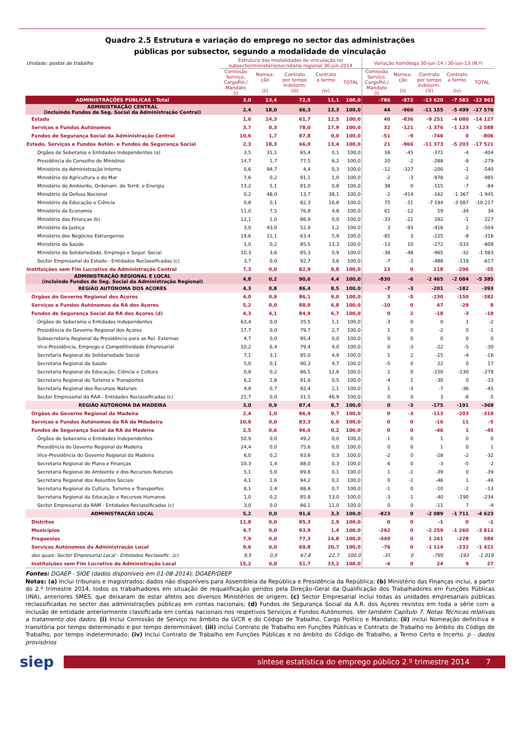Quadro 2.5 Estrutura e variação do emprego no sector das administrações
públicas por subsector, segundo a modalidade de vinculação
| Unidade: postos de trabalho | Estrutura das modalidades de vinculação no subsector/ministério/secretaria regional 30-jun-2014 | | | | | Variação homóloga 30-jun-14 / 30-jun-13 (N.º) | | | | |
| | Comissão Serviço, CargoPol./ Mandato (i) | Nomea- ção (ii) | Contrato por tempo indeterm. (iii) | Contrato a termo (iv) | TOTAL | Comissão Serviço, CargoPol./ Mandato (i) | Nomea- ção (ii) | Contrato por tempo indeterm. (iii) | Contrato a termo (iv) | TOTAL |
| ADMINISTRAÇÕES PÚBLICAS - Total | 3,0 | 13,4 | 72,5 | 11,1 | 100,0 | -786 | -972 | -13 620 | -7 583 | -22 961 |
| ADMINISTRAÇÃO CENTRAL (incluindo Fundos de Seg. Social da Administração Central) | 2,4 | 18,0 | 66,3 | 13,3 | 100,0 | 44 | -966 | -11 155 | -5 499 | -17 576 |
| Estado | 1,6 | 24,3 | 61,7 | 12,5 | 100,0 | 40 | -836 | -9 251 | -4 080 | -14 127 |
| Serviços e Fundos Autónomos | 3,7 | 0,3 | 78,0 | 17,9 | 100,0 | 32 | -121 | -1 376 | -1 123 | -2 588 |
| Fundos de Segurança Social da Administração Central | 10,6 | 1,7 | 87,8 | 0,0 | 100,0 | -51 | -9 | -746 | 0 | -806 |
| Estado, Serviços e Fundos Autón. e Fundos de Segurança Social | 2,3 | 18,3 | 66,0 | 13,4 | 100,0 | 21 | -966 | -11 373 | -5 203 | -17 521 |
| Órgãos de Soberania e Entidades Independentes (a) | 3,5 | 31,1 | 65,4 | 0,1 | 100,0 | 16 | -45 | -371 | -4 | -404 |
| Presidência do Conselho de Ministros | 14,7 | 1,7 | 77,5 | 6,2 | 100,0 | 20 | -2 | -288 | -9 | -279 |
| Ministério da Administração Interna | 0,6 | 94,7 | 4,4 | 0,3 | 100,0 | -12 | -327 | -200 | -1 | -540 |
| Ministério da Agricultura e do Mar | 7,6 | 0,2 | 91,1 | 1,0 | 100,0 | -2 | -3 | -978 | -2 | -985 |
| Ministério do Ambiente, Ordenam. do Territ. e Energia | 13,2 | 5,1 | 81,0 | 0,8 | 100,0 | 38 | 0 | -115 | -7 | -84 |
| Ministério da Defesa Nacional | 0,2 | 48,0 | 13,7 | 38,1 | 100,0 | -2 | -414 | -162 | -1 367 | -1 945 |
| Ministério da Educação e Ciência | 0,8 | 0,1 | 82,3 | 16,8 | 100,0 | 75 | -11 | -7 194 | -3 087 | -10 217 |
| Ministério da Economia | 11,0 | 7,5 | 76,8 | 4,8 | 100,0 | 61 | -12 | 19 | -34 | 34 |
| Ministério das Finanças (b) | 12,1 | 1,0 | 86,9 | 0,0 | 100,0 | -33 | -21 | 282 | -1 | 227 |
| Ministério da Justiça | 3,0 | 43,0 | 52,9 | 1,2 | 100,0 | 3 | -93 | -416 | 2 | -504 |
| Ministério dos Negócios Estrangeiros | 19,6 | 11,1 | 63,4 | 5,9 | 100,0 | -85 | 3 | -225 | -9 | -316 |
| Ministério da Saúde | 1,0 | 0,2 | 85,5 | 13,3 | 100,0 | -13 | 10 | -272 | -533 | -808 |
| Ministério da Solidariedade, Emprego e Segur. Social | 10,3 | 3,6 | 85,3 | 0,9 | 100,0 | -38 | -48 | -965 | -32 | -1 083 |
| Sector Empresarial do Estado - Entidades Reclassificadas (c) | 3,7 | 0,0 | 92,7 | 3,6 | 100,0 | -7 | -3 | -488 | -119 | -617 |
| Instituições sem Fim Lucrativo da Administração Central | 7,3 | 0,0 | 82,9 | 9,8 | 100,0 | 23 | 0 | 218 | -296 | -55 |
| ADMINISTRAÇÃO REGIONAL E LOCAL (incluindo Fundos de Seg. Social da Administração Regional) | 4,8 | 0,2 | 90,6 | 4,4 | 100,0 | -830 | -6 | -2 465 | -2 084 | -5 385 |
| REGIÃO AUTÓNOMA DOS AÇORES | 4,3 | 0,8 | 86,4 | 8,5 | 100,0 | -7 | -3 | -201 | -182 | -393 |
| Órgãos do Governo Regional dos Açores | 4,0 | 0,9 | 86,1 | 9,0 | 100,0 | 3 | -5 | -230 | -150 | -382 |
| Serviços e Fundos Autónomos da RA dos Açores | 5,2 | 0,0 | 88,0 | 6,8 | 100,0 | -10 | 0 | 47 | -29 | 8 |
| Fundos de Segurança Social da RA dos Açores (d) | 4,3 | 4,1 | 84,9 | 6,7 | 100,0 | 0 | 2 | -18 | -3 | -19 |
| Órgãos de Soberania e Entidades Independentes | 63,4 | 0,0 | 35,5 | 1,1 | 100,0 | -3 | 0 | 0 | 1 | -2 |
| Presidência do Governo Regional dos Açores | 17,7 | 0,0 | 79,7 | 2,7 | 100,0 | 1 | 0 | -2 | 0 | -1 |
| Subsecretaria Regional da Presidência para as Rel. Externas | 4,7 | 0,0 | 95,4 | 0,0 | 100,0 | 0 | 0 | 0 | 0 | 0 |
| Vice-Presidência, Emprego e Competitividade Empresarial | 10,2 | 6,4 | 79,4 | 4,0 | 100,0 | 0 | -3 | -22 | -5 | -30 |
| Secretaria Regional da Solidariedade Social | 7,1 | 3,1 | 85,0 | 4,9 | 100,0 | 1 | 2 | -15 | -4 | -16 |
| Secretaria Regional da Saúde | 5,0 | 0,1 | 90,3 | 4,7 | 100,0 | -5 | 0 | 22 | 0 | 17 |
| Secretaria Regional da Educação, Ciência e Cultura | 0,8 | 0,2 | 86,5 | 12,6 | 100,0 | 2 | 0 | -150 | -130 | -278 |
| Secretaria Regional do Turismo e Transportes | 6,2 | 1,8 | 91,6 | 0,5 | 100,0 | -4 | 1 | -30 | 0 | -33 |
| Secretaria Regional dos Recursos Naturais | 4,8 | 0,7 | 92,4 | 2,1 | 100,0 | 1 | -3 | -7 | -36 | -45 |
| Sector Empresarial da RAA - Entidades Reclassificadas (c) | 21,7 | 0,0 | 31,5 | 46,9 | 100,0 | 0 | 0 | 3 | -8 | -5 |
| REGIÃO AUTÓNOMA DA MADEIRA | 3,0 | 0,9 | 87,4 | 8,7 | 100,0 | 0 | -3 | -175 | -191 | -369 |
| Órgãos do Governo Regional da Madeira | 2,4 | 1,0 | 86,9 | 9,7 | 100,0 | 0 | -3 | -113 | -203 | -319 |
| Serviços e Fundos Autónomos da RA da Mdadeira | 10,8 | 0,0 | 83,3 | 6,0 | 100,0 | 0 | 0 | -16 | 11 | -5 |
| Fundos de Segurança Social da RA da Madeira | 2,5 | 0,6 | 96,6 | 0,2 | 100,0 | 0 | 0 | -46 | 1 | -45 |
| Órgãos de Soberania e Entidades Independentes | 50,9 | 0,0 | 49,2 | 0,0 | 100,0 | -1 | 0 | 1 | 0 | 0 |
| Presidência do Governo Regional da Madeira | 24,4 | 0,0 | 75,6 | 0,0 | 100,0 | 0 | 0 | 1 | 0 | 1 |
| Vice-Presidência do Governo Regional da Madeira | 6,0 | 0,2 | 93,6 | 0,3 | 100,0 | -2 | 0 | -28 | -2 | -32 |
| Secretaria Regional do Plano e Finanças | 10,3 | 1,4 | 88,0 | 0,3 | 100,0 | 6 | 0 | -3 | -5 | -2 |
| Secretaria Regional do Ambiente e dos Recursos Naturais | 5,1 | 5,0 | 89,8 | 0,1 | 100,0 | 1 | -1 | -39 | 0 | -39 |
| Secretaria Regional dos Assuntos Sociais | 4,1 | 1,6 | 94,2 | 0,2 | 100,0 | 0 | -1 | -46 | 1 | -46 |
| Secretaria Regional da Cultura, Turismo e Transportes | 8,1 | 2,4 | 88,8 | 0,7 | 100,0 | -1 | 0 | -10 | -2 | -13 |
| Secretaria Regional da Educação e Recursos Humanos | 1,0 | 0,2 | 85,8 | 13,0 | 100,0 | -3 | -1 | -40 | -190 | -234 |
| Sector Empresarial da RAM - Entidades Reclassificadas (c) | 3,0 | 0,0 | 86,1 | 11,0 | 100,0 | 0 | 0 | -11 | 7 | -4 |
| ADMINISTRAÇÃO LOCAL | 5,2 | 0,0 | 91,6 | 3,3 | 100,0 | -823 | 0 | -2 089 | -1 711 | -4 623 |
| Distritos | 11,8 | 0,0 | 85,3 | 2,9 | 100,0 | 0 | 0 | -1 | 0 | -1 |
| Municípios | 4,7 | 0,0 | 93,9 | 1,4 | 100,0 | -292 | 0 | -2 259 | -1 260 | -3 811 |
| Freguesias | 7,9 | 0,0 | 77,3 | 14,8 | 100,0 | -449 | 0 | 1 261 | -228 | 584 |
| Serviços Autónomos da Administração Local | 9,6 | 0,0 | 69,8 | 20,7 | 100,0 | -76 | 0 | -1 114 | -232 | -1 422 |
| dos quais: Sector Empresarial Local - Entidades Reclassific. (c) | 9,5 | 0,0 | 67,8 | 22,7 | 100,0 | -31 | 0 | -795 | -193 | -1 019 |
| Instituições sem Fim Lucrativo da Administração Local | 15,2 | 0,0 | 51,7 | 33,2 | 100,0 | -6 | 0 | 24 | 9 | 27 |
Fontes: DGAEP - SIOE (dados disponíveis em 01-08-2014); DGAEP/DEEP
Notas: (a) Inclui tribunais e magistrados; dados não disponíveis para Assembleia da República e Presidência da República; (b) Ministério das Finanças inclui, a partir do 2.º trimestre 2014, todos os trabalhadores em situação de requalificação geridos pela Direção-Geral da Qualificação dos Trabalhadores em Funções Públicas (INA), anteriores SMES, que deixaram de estar afetos aos diversos Ministérios de origem; (c) Sector Empresarial inclui todas as unidades empresariais públicas reclassificadas no sector das administrações públicas em contas nacionais; (d) Fundos de Segurança Social da A.R. dos Açores revistos em toda a série com a inclusão de entidade anteriormente classificada em contas nacionais nos respetivos Serviços e Fundos Autónomos. Ver também Capítulo 7. Notas Técnicas relativas a tratamento dos dados. (i) Inclui Comissão de Serviço no âmbito da LVCR e do Código de Trabalho, Cargo Político e Mandato; (ii) inclui Nomeação definitiva e transitória por tempo determinado e por tempo determinável; (iii) inclui Contrato de Trabalho em Funções Públicas e Contrato de Trabalho no âmbito do Código de Trabalho, por tempo indeterminado; (iv) Inclui Contrato de Trabalho em Funções Públicas e no âmbito do Código de Trabalho, a Termo Certo e Incerto. p - dados provisórios
siep
síntese estatística do emprego público 2.º trimestre 2014 7